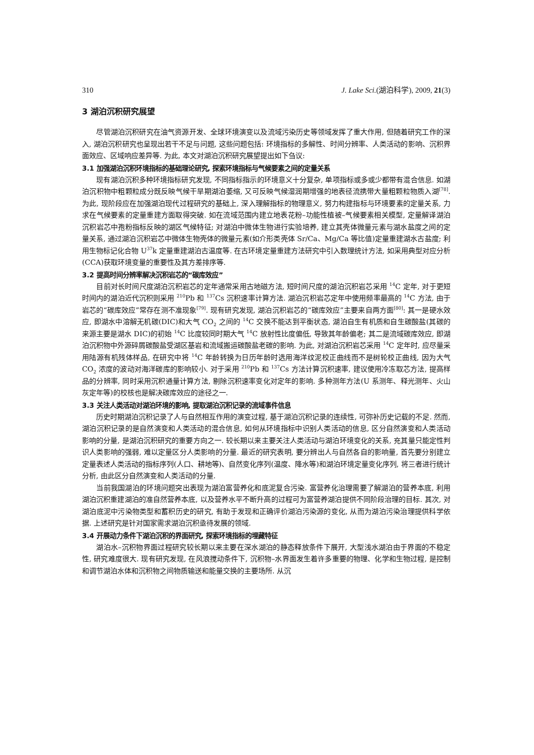310 J. Lake Sci.(湖泊科学), 2009, 21(3)
3 湖泊沉积研究展望
尽管湖泊沉积研究在油气资源开发、全球环境演变以及流域污染历史等领域发挥了重大作用, 但随着研究工作的深入, 湖泊沉积研究也呈现出若干不足与问题, 这些问题包括: 环境指标的多解性、时间分辨率、人类活动的影响、沉积界面效应、区域响应差异等. 为此, 本文对湖泊沉积研究展望提出如下刍议:
3.1 加强湖泊沉积环境指标的基础理论研究, 探索环境指标与气候要素之间的定量关系
现有湖泊沉积多种环境指标研究发现, 不同指标指示的环境意义十分复杂, 单项指标或多或少都带有混合信息. 如湖泊沉积物中粗颗粒成分既反映气候干旱期湖泊萎缩, 又可反映气候湿润期增强的地表径流携带大量粗颗粒物质入湖<sup>[78]</sup>. 为此, 现阶段应在加强湖泊现代过程研究的基础上, 深入理解指标的物理意义, 努力构建指标与环境要素的定量关系, 力求在气候要素的定量重建方面取得突破. 如在流域范围内建立地表花粉–功能性植被–气候要素相关模型, 定量解译湖泊沉积岩芯中孢粉指标反映的湖区气候特征; 对湖泊中微体生物进行实验培养, 建立其壳体微量元素与湖水盐度之间的定量关系, 通过湖泊沉积岩芯中微体生物壳体的微量元素(如介形类壳体 Sr/Ca、Mg/Ca 等比值)定量重建湖水古盐度; 利用生物标记化合物 U<sup>37</sup>k 定量重建湖泊古温度等. 在古环境定量重建方法研究中引入数理统计方法, 如采用典型对应分析(CCA)获取环境变量的重要性及其方差排序等.
3.2 提高时间分辨率解决沉积岩芯的“碳库效应”
目前对长时间尺度湖泊沉积岩芯的定年通常采用古地磁方法, 短时间尺度的湖泊沉积岩芯采用 <sup>14</sup>C 定年, 对于更短时间内的湖泊近代沉积则采用 <sup>210</sup>Pb 和 <sup>137</sup>Cs 沉积速率计算方法. 湖泊沉积岩芯定年中使用频率最高的 <sup>14</sup>C 方法, 由于岩芯的“碳库效应”常存在测不准现象<sup>[79]</sup>. 现有研究发现, 湖泊沉积岩芯的“碳库效应”主要来自两方面<sup>[80]</sup>: 其一是硬水效应, 即湖水中溶解无机碳(DIC)和大气 CO<sub>2</sub> 之间的 <sup>14</sup>C 交换不能达到平衡状态, 湖泊自生有机质和自生碳酸盐(其碳的来源主要是湖水 DIC)的初始 <sup>14</sup>C 比度较同时期大气 <sup>14</sup>C 放射性比度偏低, 导致其年龄偏老; 其二是流域碳库效应, 即湖泊沉积物中外源碎屑碳酸盐受湖区基岩和流域搬运碳酸盐老碳的影响. 为此, 对湖泊沉积岩芯采用 <sup>14</sup>C 定年时, 应尽量采用陆源有机残体样品, 在研究中将 <sup>14</sup>C 年龄转换为日历年龄时选用海洋纹泥校正曲线而不是树轮校正曲线, 因为大气 CO<sub>2</sub> 浓度的波动对海洋碳库的影响较小. 对于采用 <sup>210</sup>Pb 和 <sup>137</sup>Cs 方法计算沉积速率, 建议使用冷冻取芯方法, 提高样品的分辨率, 同时采用沉积通量计算方法, 剔除沉积速率变化对定年的影响. 多种测年方法(U 系测年、释光测年、火山灰定年等)的校核也是解决碳库效应的途径之一.
3.3 关注人类活动对湖泊环境的影响, 提取湖泊沉积记录的流域事件信息
历史时期湖泊沉积记录了人与自然相互作用的演变过程, 基于湖泊沉积记录的连续性, 可弥补历史记载的不足. 然而, 湖泊沉积记录的是自然演变和人类活动的混合信息, 如何从环境指标中识别人类活动的信息, 区分自然演变和人类活动影响的分量, 是湖泊沉积研究的重要方向之一. 较长期以来主要关注人类活动与湖泊环境变化的关系, 充其量只能定性判识人类影响的强弱, 难以定量区分人类影响的分量. 最近的研究表明, 要分辨出人与自然各自的影响量, 首先要分别建立定量表述人类活动的指标序列(人口、耕地等)、自然变化序列(温度、降水等)和湖泊环境定量变化序列, 将三者进行统计分析, 由此区分自然演变和人类活动的分量.
当前我国湖泊的环境问题突出表现为湖泊富营养化和底泥复合污染. 富营养化治理需要了解湖泊的营养本底, 利用湖泊沉积重建湖泊的准自然营养本底, 以及营养水平不断升高的过程可为富营养湖泊提供不同阶段治理的目标. 其次, 对湖泊底泥中污染物类型和蓄积历史的研究, 有助于发现和正确评价湖泊污染源的变化, 从而为湖泊污染治理提供科学依据. 上述研究是针对国家需求湖泊沉积亟待发展的领域.
3.4 开展动力条件下湖泊沉积的界面研究, 探索环境指标的埋藏特征
湖泊水–沉积物界面过程研究较长期以来主要在深水湖泊的静态释放条件下展开, 大型浅水湖泊由于界面的不稳定性, 研究难度很大. 现有研究发现, 在风浪搅动条件下, 沉积物–水界面发生着许多重要的物理、化学和生物过程, 是控制和调节湖泊水体和沉积物之间物质输送和能量交换的主要场所. 从沉